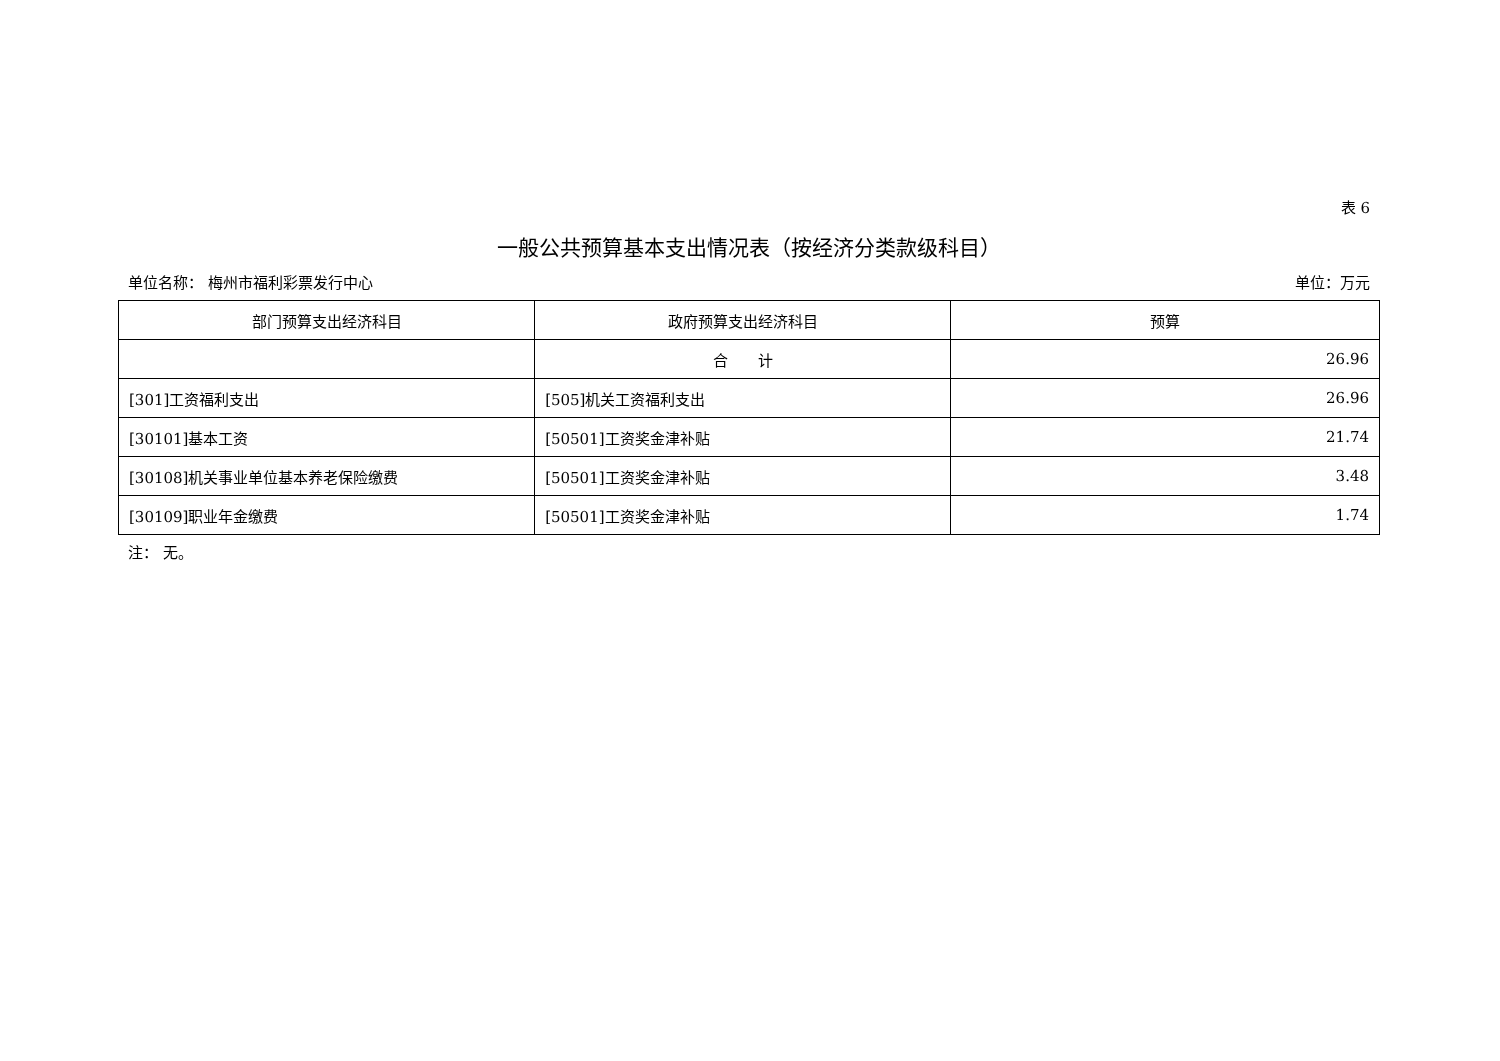表 6
一般公共预算基本支出情况表（按经济分类款级科目）
单位名称： 梅州市福利彩票发行中心 单位：万元
| 部门预算支出经济科目 | 政府预算支出经济科目 | 预算 |
| --- | --- | --- |
| | 合 计 | 26.96 |
| [301]工资福利支出 | [505]机关工资福利支出 | 26.96 |
| [30101]基本工资 | [50501]工资奖金津补贴 | 21.74 |
| [30108]机关事业单位基本养老保险缴费 | [50501]工资奖金津补贴 | 3.48 |
| [30109]职业年金缴费 | [50501]工资奖金津补贴 | 1.74 |
注： 无。